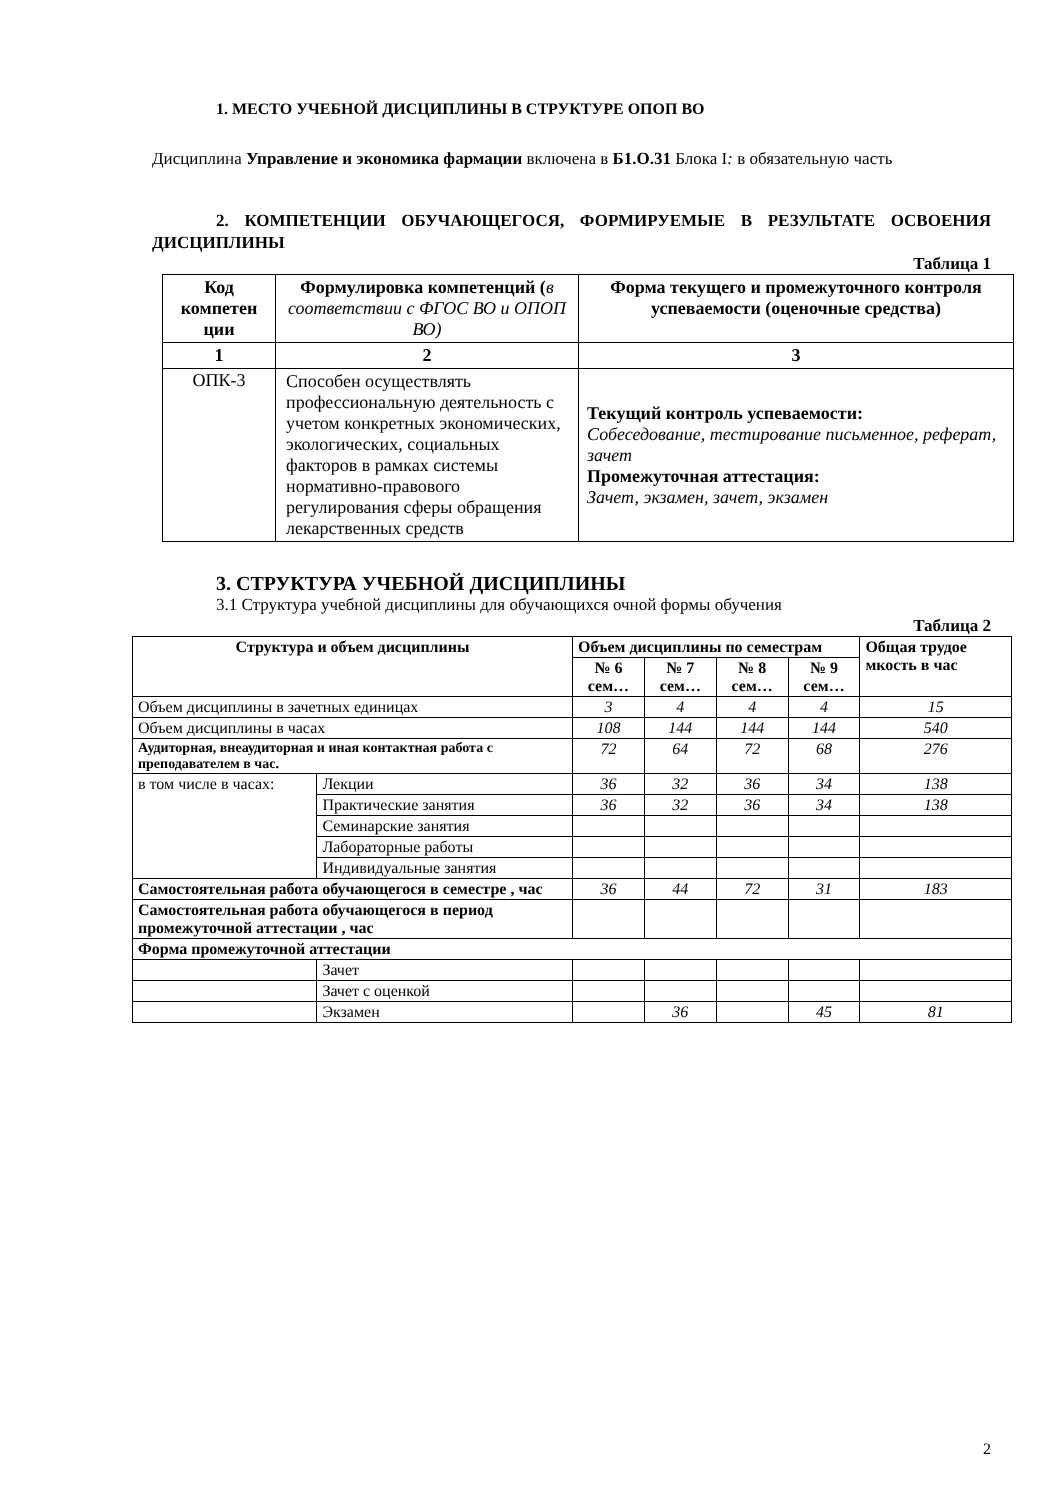1. МЕСТО УЧЕБНОЙ ДИСЦИПЛИНЫ В СТРУКТУРЕ ОПОП ВО
Дисциплина Управление и экономика фармации включена в Б1.О.31 Блока I: в обязательную часть
2. КОМПЕТЕНЦИИ ОБУЧАЮЩЕГОСЯ, ФОРМИРУЕМЫЕ В РЕЗУЛЬТАТЕ ОСВОЕНИЯ ДИСЦИПЛИНЫ
Таблица 1
| Код компетен ции | Формулировка компетенций ( в соответствии с ФГОС ВО и ОПОП ВО) | Форма текущего и промежуточного контроля успеваемости (оценочные средства) |
| --- | --- | --- |
| 1 | 2 | 3 |
| ОПК-3 | Способен осуществлять профессиональную деятельность с учетом конкретных экономических, экологических, социальных факторов в рамках системы нормативно-правового регулирования сферы обращения лекарственных средств | Текущий контроль успеваемости: Собеседование, тестирование письменное, реферат, зачет Промежуточная аттестация: Зачет, экзамен, зачет, экзамен |
3. СТРУКТУРА УЧЕБНОЙ ДИСЦИПЛИНЫ
3.1 Структура учебной дисциплины для обучающихся очной формы обучения
Таблица 2
| Структура и объем дисциплины | | Объем дисциплины по семестрам | | | | Общая трудое мкость в час |
| --- | --- | --- | --- | --- | --- | --- |
| | | № 6 сем… | № 7 сем… | № 8 сем… | № 9 сем… | |
| Объем дисциплины в зачетных единицах | | 3 | 4 | 4 | 4 | 15 |
| Объем дисциплины в часах | | 108 | 144 | 144 | 144 | 540 |
| Аудиторная, внеаудиторная и иная контактная работа с преподавателем в час. | | 72 | 64 | 72 | 68 | 276 |
| в том числе в часах: | Лекции | 36 | 32 | 36 | 34 | 138 |
| | Практические занятия | 36 | 32 | 36 | 34 | 138 |
| | Семинарские занятия | | | | | |
| | Лабораторные работы | | | | | |
| | Индивидуальные занятия | | | | | |
| Самостоятельная работа обучающегося в семестре , час | | 36 | 44 | 72 | 31 | 183 |
| Самостоятельная работа обучающегося в период промежуточной аттестации , час | | | | | | |
| Форма промежуточной аттестации | | | | | | |
| | Зачет | | | | | |
| | Зачет с оценкой | | | | | |
| | Экзамен | | 36 | | 45 | 81 |
2